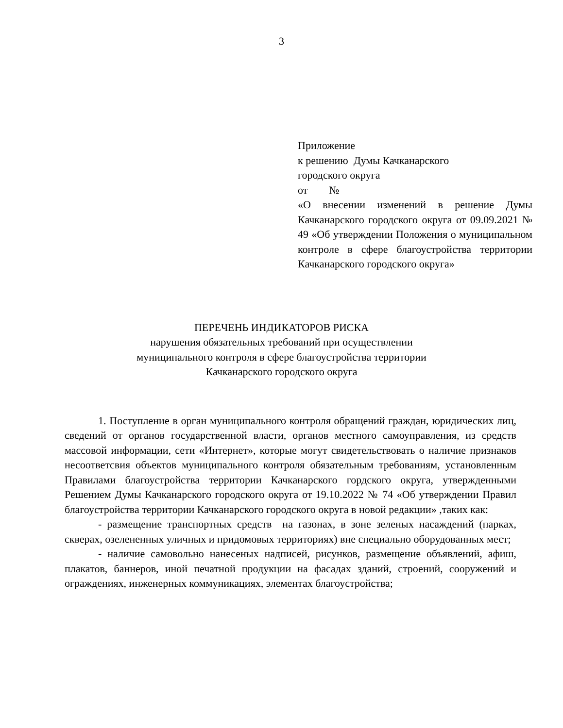3
Приложение
к решению Думы Качканарского
городского округа
от №
«О внесении изменений в решение Думы Качканарского городского округа от 09.09.2021 № 49 «Об утверждении Положения о муниципальном контроле в сфере благоустройства территории Качканарского городского округа»
ПЕРЕЧЕНЬ ИНДИКАТОРОВ РИСКА
нарушения обязательных требований при осуществлении
муниципального контроля в сфере благоустройства территории
Качканарского городского округа
1. Поступление в орган муниципального контроля обращений граждан, юридических лиц, сведений от органов государственной власти, органов местного самоуправления, из средств массовой информации, сети «Интернет», которые могут свидетельствовать о наличие признаков несоответсвия объектов муниципального контроля обязательным требованиям, установленным Правилами благоустройства территории Качканарского гордского округа, утвержденными Решением Думы Качканарского городского округа от 19.10.2022 № 74 «Об утверждении Правил благоустройства территории Качканарского городского округа в новой редакции» ,таких как:
- размещение транспортных средств на газонах, в зоне зеленых насаждений (парках, скверах, озелененных уличных и придомовых территориях) вне специально оборудованных мест;
- наличие самовольно нанесеных надписей, рисунков, размещение объявлений, афиш, плакатов, баннеров, иной печатной продукции на фасадах зданий, строений, сооружений и ограждениях, инженерных коммуникациях, элементах благоустройства;